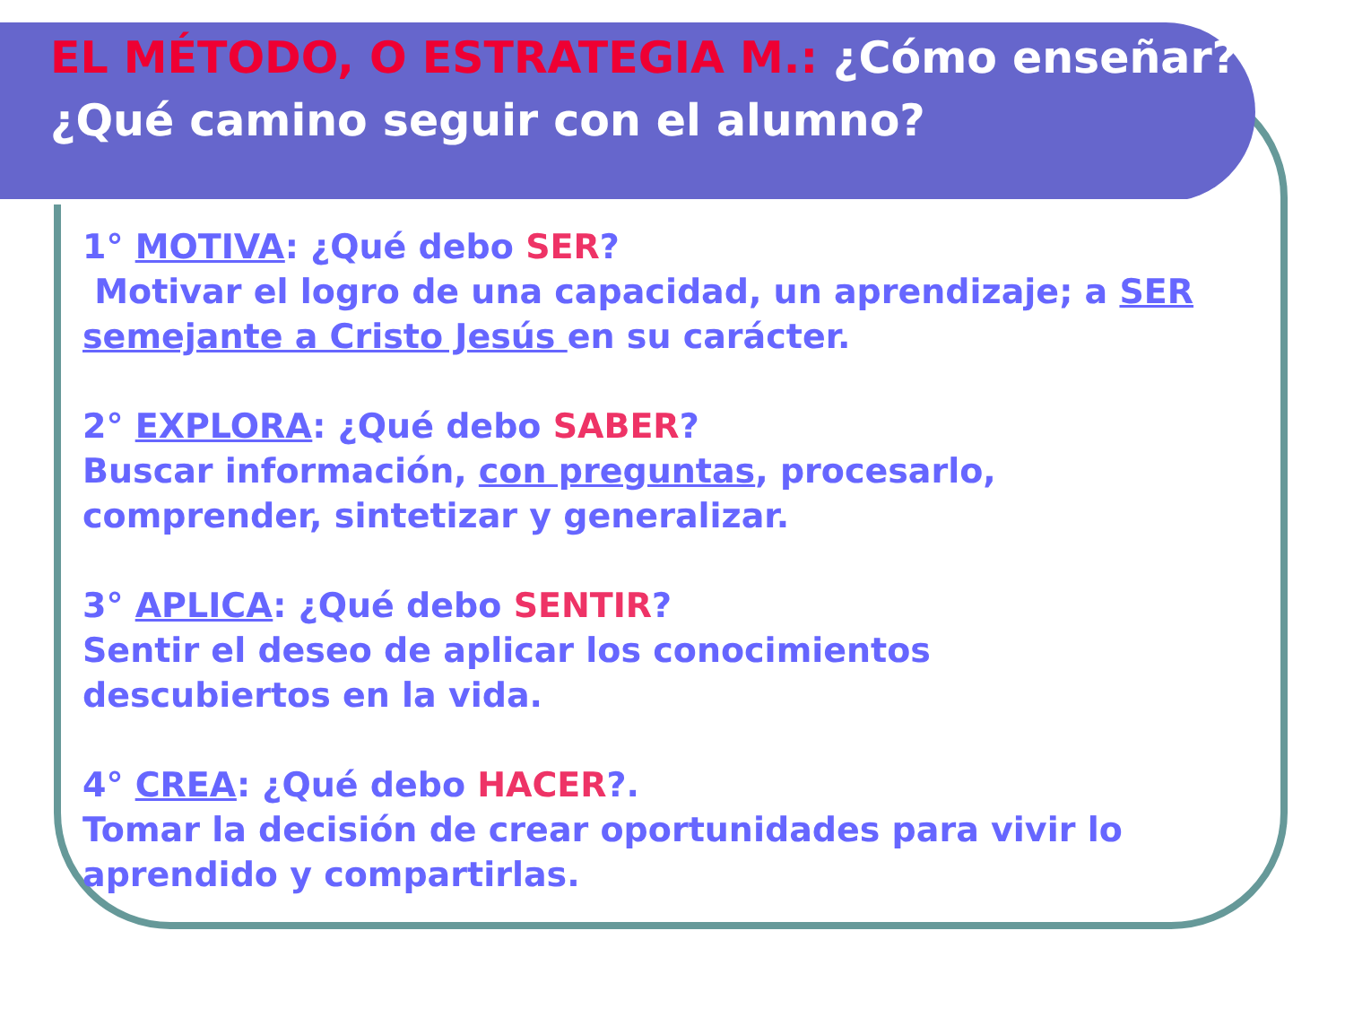EL MÉTODO, O ESTRATEGIA M.: ¿Cómo enseñar?
¿Qué camino seguir con el alumno?
1° MOTIVA: ¿Qué debo SER?
Motivar el logro de una capacidad, un aprendizaje; a SER semejante a Cristo Jesús en su carácter.
2° EXPLORA: ¿Qué debo SABER?
Buscar información, con preguntas, procesarlo,
comprender, sintetizar y generalizar.
3° APLICA: ¿Qué debo SENTIR?
Sentir el deseo de aplicar los conocimientos
descubiertos en la vida.
4° CREA: ¿Qué debo HACER?.
Tomar la decisión de crear oportunidades para vivir lo
aprendido y compartirlas.